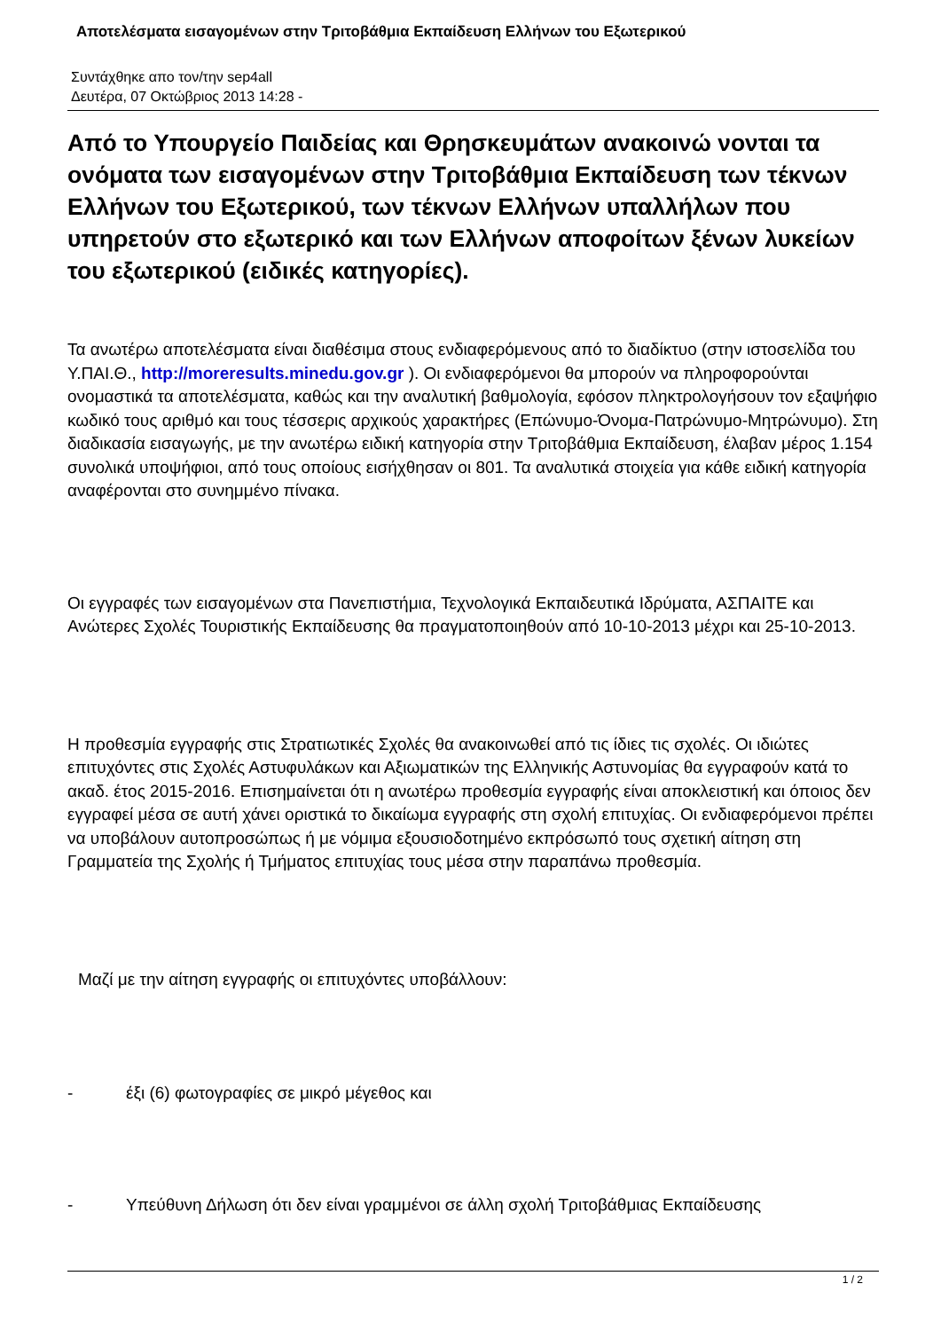Αποτελέσματα εισαγομένων στην Τριτοβάθμια Εκπαίδευση Ελλήνων του Εξωτερικού
Συντάχθηκε απο τον/την sep4all
Δευτέρα, 07 Οκτώβριος 2013 14:28 -
Από το Υπουργείο Παιδείας και Θρησκευμάτων ανακοινώ νονται τα ονόματα των εισαγομένων στην Τριτοβάθμια Εκπαίδευση των τέκνων Ελλήνων του Εξωτερικού, των τέκνων Ελλήνων υπαλλήλων που υπηρετούν στο εξωτερικό και των Ελλήνων αποφοίτων ξένων λυκείων του εξωτερικού (ειδικές κατηγορίες).
Τα ανωτέρω αποτελέσματα είναι διαθέσιμα στους ενδιαφερόμενους από το διαδίκτυο (στην ιστοσελίδα του Υ.ΠΑΙ.Θ., http://moreresults.minedu.gov.gr ). Οι ενδιαφερόμενοι θα μπορούν να πληροφορούνται ονομαστικά τα αποτελέσματα, καθώς και την αναλυτική βαθμολογία, εφόσον πληκτρολογήσουν τον εξαψήφιο κωδικό τους αριθμό και τους τέσσερις αρχικούς χαρακτήρες (Επώνυμο-Όνομα-Πατρώνυμο-Μητρώνυμο). Στη διαδικασία εισαγωγής, με την ανωτέρω ειδική κατηγορία στην Τριτοβάθμια Εκπαίδευση, έλαβαν μέρος 1.154 συνολικά υποψήφιοι, από τους οποίους εισήχθησαν οι 801. Τα αναλυτικά στοιχεία για κάθε ειδική κατηγορία αναφέρονται στο συνημμένο πίνακα.
Οι εγγραφές των εισαγομένων στα Πανεπιστήμια, Τεχνολογικά Εκπαιδευτικά Ιδρύματα, ΑΣΠΑΙΤΕ και Ανώτερες Σχολές Τουριστικής Εκπαίδευσης θα πραγματοποιηθούν από 10-10-2013 μέχρι και 25-10-2013.
Η προθεσμία εγγραφής στις Στρατιωτικές Σχολές θα ανακοινωθεί από τις ίδιες τις σχολές. Οι ιδιώτες επιτυχόντες στις Σχολές Αστυφυλάκων και Αξιωματικών της Ελληνικής Αστυνομίας θα εγγραφούν κατά το ακαδ. έτος 2015-2016. Επισημαίνεται ότι η ανωτέρω προθεσμία εγγραφής είναι αποκλειστική και όποιος δεν εγγραφεί μέσα σε αυτή χάνει οριστικά το δικαίωμα εγγραφής στη σχολή επιτυχίας. Οι ενδιαφερόμενοι πρέπει να υποβάλουν αυτοπροσώπως ή με νόμιμα εξουσιοδοτημένο εκπρόσωπό τους σχετική αίτηση στη Γραμματεία της Σχολής ή Τμήματος επιτυχίας τους μέσα στην παραπάνω προθεσμία.
Μαζί με την αίτηση εγγραφής οι επιτυχόντες υποβάλλουν:
- έξι (6) φωτογραφίες σε μικρό μέγεθος και
- Υπεύθυνη Δήλωση ότι δεν είναι γραμμένοι σε άλλη σχολή Τριτοβάθμιας Εκπαίδευσης
1 / 2